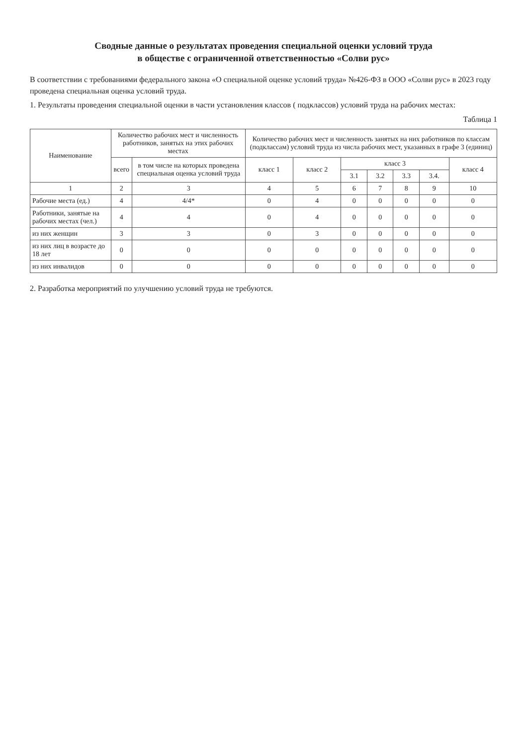Сводные данные о результатах проведения специальной оценки условий труда
в обществе с ограниченной ответственностью «Солви рус»
В соответствии с требованиями федерального закона «О специальной оценке условий труда» №426-ФЗ в ООО «Солви рус» в 2023 году проведена специальная оценка условий труда.
1. Результаты проведения специальной оценки в части установления классов ( подклассов) условий труда на рабочих местах:
Таблица 1
| Наименование | Количество рабочих мест и численность работников, занятых на этих рабочих местах | | Количество рабочих мест и численность занятых на них работников по классам (подклассам) условий труда из числа рабочих мест, указанных в графе 3 (единиц) | | | | | | |
| --- | --- | --- | --- | --- | --- | --- | --- | --- | --- |
| | всего | в том числе на которых проведена специальная оценка условий труда | класс 1 | класс 2 | класс 3 | | | | класс 4 |
| | | | | | 3.1 | 3.2 | 3.3 | 3.4. | |
| 1 | 2 | 3 | 4 | 5 | 6 | 7 | 8 | 9 | 10 |
| Рабочие места (ед.) | 4 | 4/4* | 0 | 4 | 0 | 0 | 0 | 0 | 0 |
| Работники, занятые на рабочих местах (чел.) | 4 | 4 | 0 | 4 | 0 | 0 | 0 | 0 | 0 |
| из них женщин | 3 | 3 | 0 | 3 | 0 | 0 | 0 | 0 | 0 |
| из них лиц в возрасте до 18 лет | 0 | 0 | 0 | 0 | 0 | 0 | 0 | 0 | 0 |
| из них инвалидов | 0 | 0 | 0 | 0 | 0 | 0 | 0 | 0 | 0 |
2. Разработка мероприятий по улучшению условий труда не требуются.